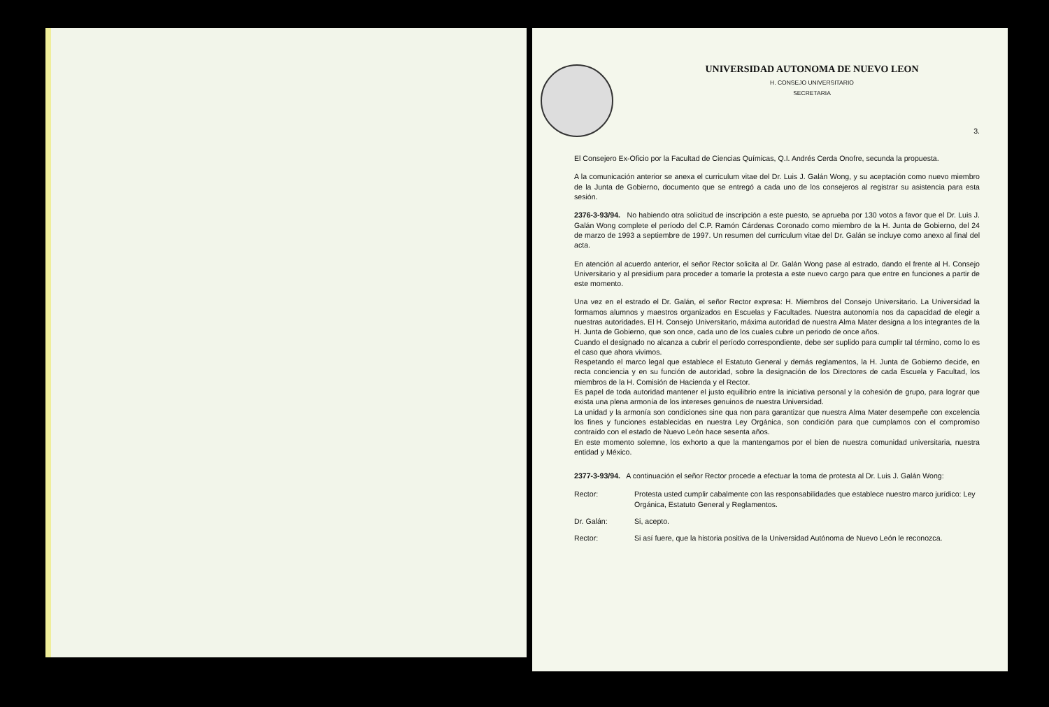UNIVERSIDAD AUTONOMA DE NUEVO LEON
H. CONSEJO UNIVERSITARIO
SECRETARIA
3.
El Consejero Ex-Oficio por la Facultad de Ciencias Químicas, Q.I. Andrés Cerda Onofre, secunda la propuesta.
A la comunicación anterior se anexa el curriculum vitae del Dr. Luis J. Galán Wong, y su aceptación como nuevo miembro de la Junta de Gobierno, documento que se entregó a cada uno de los consejeros al registrar su asistencia para esta sesión.
2376-3-93/94. No habiendo otra solicitud de inscripción a este puesto, se aprueba por 130 votos a favor que el Dr. Luis J. Galán Wong complete el período del C.P. Ramón Cárdenas Coronado como miembro de la H. Junta de Gobierno, del 24 de marzo de 1993 a septiembre de 1997. Un resumen del curriculum vitae del Dr. Galán se incluye como anexo al final del acta.
En atención al acuerdo anterior, el señor Rector solicita al Dr. Galán Wong pase al estrado, dando el frente al H. Consejo Universitario y al presidium para proceder a tomarle la protesta a este nuevo cargo para que entre en funciones a partir de este momento.
Una vez en el estrado el Dr. Galán, el señor Rector expresa: H. Miembros del Consejo Universitario. La Universidad la formamos alumnos y maestros organizados en Escuelas y Facultades. Nuestra autonomía nos da capacidad de elegir a nuestras autoridades. El H. Consejo Universitario, máxima autoridad de nuestra Alma Mater designa a los integrantes de la H. Junta de Gobierno, que son once, cada uno de los cuales cubre un periodo de once años.
Cuando el designado no alcanza a cubrir el período correspondiente, debe ser suplido para cumplir tal término, como lo es el caso que ahora vivimos.
Respetando el marco legal que establece el Estatuto General y demás reglamentos, la H. Junta de Gobierno decide, en recta conciencia y en su función de autoridad, sobre la designación de los Directores de cada Escuela y Facultad, los miembros de la H. Comisión de Hacienda y el Rector.
Es papel de toda autoridad mantener el justo equilibrio entre la iniciativa personal y la cohesión de grupo, para lograr que exista una plena armonía de los intereses genuinos de nuestra Universidad.
La unidad y la armonía son condiciones sine qua non para garantizar que nuestra Alma Mater desempeñe con excelencia los fines y funciones establecidas en nuestra Ley Orgánica, son condición para que cumplamos con el compromiso contraído con el estado de Nuevo León hace sesenta años.
En este momento solemne, los exhorto a que la mantengamos por el bien de nuestra comunidad universitaria, nuestra entidad y México.
2377-3-93/94. A continuación el señor Rector procede a efectuar la toma de protesta al Dr. Luis J. Galán Wong:
Rector: Protesta usted cumplir cabalmente con las responsabilidades que establece nuestro marco jurídico: Ley Orgánica, Estatuto General y Reglamentos.
Dr. Galán: Si, acepto.
Rector: Si así fuere, que la historia positiva de la Universidad Autónoma de Nuevo León le reconozca.